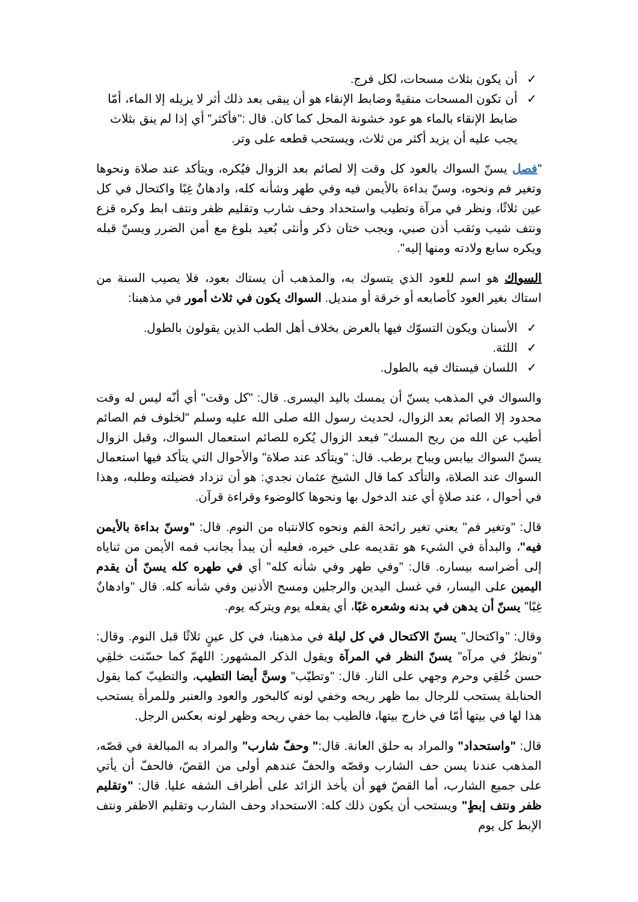✓ أن يكون بثلاث مسحات، لكل فرج.
✓ أن تكون المسحات منقيةً وضابط الإنقاء هو أن يبقى بعد ذلك أثر لا يزيله إلا الماء، أمّا ضابط الإنقاء بالماء هو عود خشونة المحل كما كان. قال :"فأكثر" أي إذا لم ينق بثلاث يجب عليه أن يزيد أكثر من ثلاث، ويستحب قطعه على وتر.
"فصل يسنّ السواك بالعود كل وقت إلا لصائم بعد الزوال فيُكره، ويتأكد عند صلاة ونحوها وتغير فم ونحوه، وسنّ بداءة بالأيمن فيه وفي طهر وشأنه كله، وادهانٌ غِبًا واكتحال في كل عين ثلاثًا، ونظر في مرآة وتطيب واستحداد وحف شارب وتقليم ظفر ونتف ابط وكره قزع ونتف شيب وثقب أذن صبي، ويجب ختان ذكر وأنثى بُعيد بلوغ مع أمن الضرر ويسنّ قبله ويكره سابع ولادته ومنها إليه".
السواك هو اسم للعود الذي يتسوك به، والمذهب أن يستاك بعود، فلا يصيب السنة من استاك بغير العود كأصابعه أو خرقة أو منديل. السواك يكون في ثلاث أمور في مذهبنا:
✓ الأسنان ويكون التسوّك فيها بالعرض بخلاف أهل الطب الذين يقولون بالطول.
✓ اللثة.
✓ اللسان فيستاك فيه بالطول.
والسواك في المذهب يسنّ أن يمسك باليد اليسرى. قال: "كل وقت" أي أنّه ليس له وقت محدود إلا الصائم بعد الزوال، لحديث رسول الله صلى الله عليه وسلم "لخلوف فم الصائم أطيب عن الله من ريح المسك" فبعد الزوال يُكره للصائم استعمال السواك، وقبل الزوال يسنّ السواك بيابس ويباح برطب. قال: "ويتأكد عند صلاة" والأحوال التي يتأكد فيها استعمال السواك عند الصلاة، والتأكد كما قال الشيخ عثمان نجدي: هو أن تزداد فضيلته وطلبه، وهذا في أحوال ، عند صلاةٍ أي عند الدخول بها ونحوها كالوضوء وقراءة قرآن.
قال: "وتغير فم" يعني تغير رائحة الفم ونحوه كالانتباه من النوم. قال: "وسنّ بداءة بالأيمن فيه"، والبدأة في الشيء هو تقديمه على خيره، فعليه أن يبدأ بجانب فمه الأيمن من ثناياه إلى أضراسه بيساره. قال: "وفي طهر وفي شأنه كله" أي في طهره كله يسنّ أن يقدم اليمين على اليسار، في غسل اليدين والرجلين ومسح الأذنين وفي شأنه كله. قال "وادهانٌ غِبًا" يسنّ أن يدهن في بدنه وشعره غبًا، أي يفعله يوم ويتركه يوم.
وقال: "واكتحال" يسنّ الاكتحال في كل ليلة في مذهبنا، في كل عينٍ ثلاثًا قبل النوم. وقال: "ونظرٌ في مرآه" يسنّ النظر في المرآة ويقول الذكر المشهور: اللهمّ كما حسّنت خلقِي حسن خُلقِي وحرم وجهي على النار. قال: "وتطيّب" وسنَّ أيضا التطيب، والتطيبّ كما يقول الحنابلة يستحب للرجال بما ظهر ريحه وخفي لونه كالبخور والعود والعنبر وللمرأة يستحب هذا لها في بيتها أمّا في خارج بيتها، فالطيب بما خفي ريحه وظهر لونه بعكس الرجل.
قال: "واستحداد" والمراد به حلق العانة. قال:" وحفّ شارب" والمراد به المبالغة في قصّه، المذهب عندنا يسن حف الشارب وقصّه والحفّ عندهم أولى من القصّ، فالحفّ أن يأتي على جميع الشارب، أما القصّ فهو أن يأخذ الزائد على أطراف الشفه عليا. قال: "وتقليم ظفر ونتف إبطٍ" ويستحب أن يكون ذلك كله: الاستحداد وحف الشارب وتقليم الاظفر ونتف الإبط كل يوم